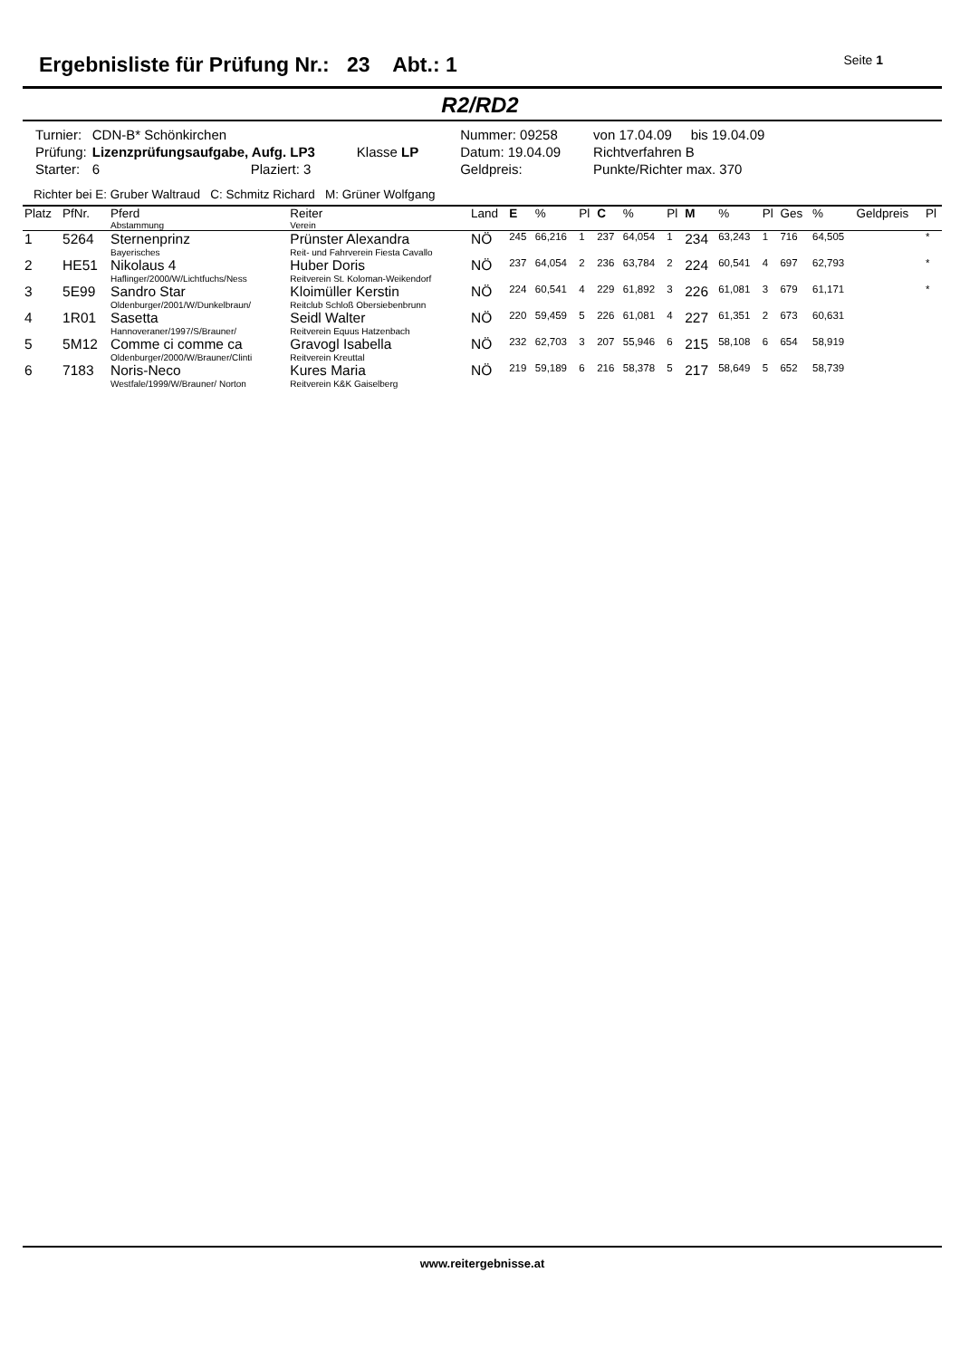Ergebnisliste für Prüfung Nr.: 23 Abt.: 1
Seite 1
R2/RD2
| Turnier: | CDN-B* Schönkirchen | | Nummer: 09258 | von 17.04.09 bis 19.04.09 |
| Prüfung: | Lizenzprüfungsaufgabe, Aufg. LP3 | Klasse LP | Datum: 19.04.09 | Richtverfahren B |
| Starter: | 6 Plaziert: 3 | | Geldpreis: | Punkte/Richter max. 370 |
Richter bei E: Gruber Waltraud C: Schmitz Richard M: Grüner Wolfgang
| Platz | PfNr. | Pferd Abstammung | Reiter Verein | Land | E | % | Pl | C | % | Pl | M | % | Pl | Ges | % | Geldpreis | Pl |
| --- | --- | --- | --- | --- | --- | --- | --- | --- | --- | --- | --- | --- | --- | --- | --- | --- | --- |
| 1 | 5264 | Sternenprinz Bayerisches | Prünster Alexandra Reit- und Fahrverein Fiesta Cavallo | NÖ | 245 | 66,216 | 1 | 237 | 64,054 | 1 | 234 | 63,243 | 1 | 716 | 64,505 | | * |
| 2 | HE51 | Nikolaus 4 Haflinger/2000/W/Lichtfuchs/Ness | Huber Doris Reitverein St. Koloman-Weikendorf | NÖ | 237 | 64,054 | 2 | 236 | 63,784 | 2 | 224 | 60,541 | 4 | 697 | 62,793 | | * |
| 3 | 5E99 | Sandro Star Oldenburger/2001/W/Dunkelbraun/ | Kloimüller Kerstin Reitclub Schloß Obersiebenbrunn | NÖ | 224 | 60,541 | 4 | 229 | 61,892 | 3 | 226 | 61,081 | 3 | 679 | 61,171 | | * |
| 4 | 1R01 | Sasetta Hannoveraner/1997/S/Brauner/ | Seidl Walter Reitverein Equus Hatzenbach | NÖ | 220 | 59,459 | 5 | 226 | 61,081 | 4 | 227 | 61,351 | 2 | 673 | 60,631 | | |
| 5 | 5M12 | Comme ci comme ca Oldenburger/2000/W/Brauner/Clinti | Gravogl Isabella Reitverein Kreuttal | NÖ | 232 | 62,703 | 3 | 207 | 55,946 | 6 | 215 | 58,108 | 6 | 654 | 58,919 | | |
| 6 | 7183 | Noris-Neco Westfale/1999/W/Brauner/ Norton | Kures Maria Reitverein K&K Gaiselberg | NÖ | 219 | 59,189 | 6 | 216 | 58,378 | 5 | 217 | 58,649 | 5 | 652 | 58,739 | | |
www.reitergebnisse.at